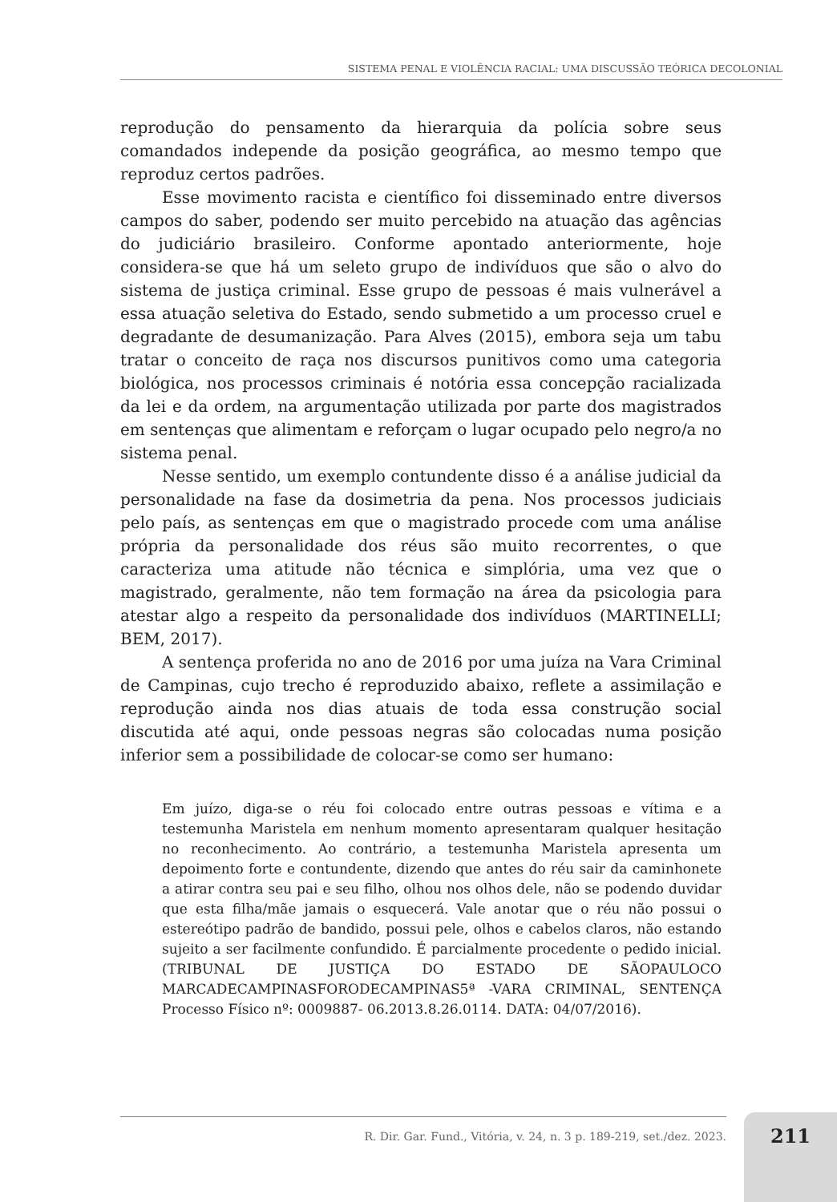SISTEMA PENAL E VIOLÊNCIA RACIAL: UMA DISCUSSÃO TEÓRICA DECOLONIAL
reprodução do pensamento da hierarquia da polícia sobre seus comandados independe da posição geográfica, ao mesmo tempo que reproduz certos padrões.
Esse movimento racista e científico foi disseminado entre diversos campos do saber, podendo ser muito percebido na atuação das agências do judiciário brasileiro. Conforme apontado anteriormente, hoje considera-se que há um seleto grupo de indivíduos que são o alvo do sistema de justiça criminal. Esse grupo de pessoas é mais vulnerável a essa atuação seletiva do Estado, sendo submetido a um processo cruel e degradante de desumanização. Para Alves (2015), embora seja um tabu tratar o conceito de raça nos discursos punitivos como uma categoria biológica, nos processos criminais é notória essa concepção racializada da lei e da ordem, na argumentação utilizada por parte dos magistrados em sentenças que alimentam e reforçam o lugar ocupado pelo negro/a no sistema penal.
Nesse sentido, um exemplo contundente disso é a análise judicial da personalidade na fase da dosimetria da pena. Nos processos judiciais pelo país, as sentenças em que o magistrado procede com uma análise própria da personalidade dos réus são muito recorrentes, o que caracteriza uma atitude não técnica e simplória, uma vez que o magistrado, geralmente, não tem formação na área da psicologia para atestar algo a respeito da personalidade dos indivíduos (MARTINELLI; BEM, 2017).
A sentença proferida no ano de 2016 por uma juíza na Vara Criminal de Campinas, cujo trecho é reproduzido abaixo, reflete a assimilação e reprodução ainda nos dias atuais de toda essa construção social discutida até aqui, onde pessoas negras são colocadas numa posição inferior sem a possibilidade de colocar-se como ser humano:
Em juízo, diga-se o réu foi colocado entre outras pessoas e vítima e a testemunha Maristela em nenhum momento apresentaram qualquer hesitação no reconhecimento. Ao contrário, a testemunha Maristela apresenta um depoimento forte e contundente, dizendo que antes do réu sair da caminhonete a atirar contra seu pai e seu filho, olhou nos olhos dele, não se podendo duvidar que esta filha/mãe jamais o esquecerá. Vale anotar que o réu não possui o estereótipo padrão de bandido, possui pele, olhos e cabelos claros, não estando sujeito a ser facilmente confundido. É parcialmente procedente o pedido inicial. (TRIBUNAL DE JUSTIÇA DO ESTADO DE SÃOPAULOCO MARCADECAMPINASFORODECAMPINAS5ª -VARA CRIMINAL, SENTENÇA Processo Físico nº: 0009887- 06.2013.8.26.0114. DATA: 04/07/2016).
R. Dir. Gar. Fund., Vitória, v. 24, n. 3 p. 189-219, set./dez. 2023.
211